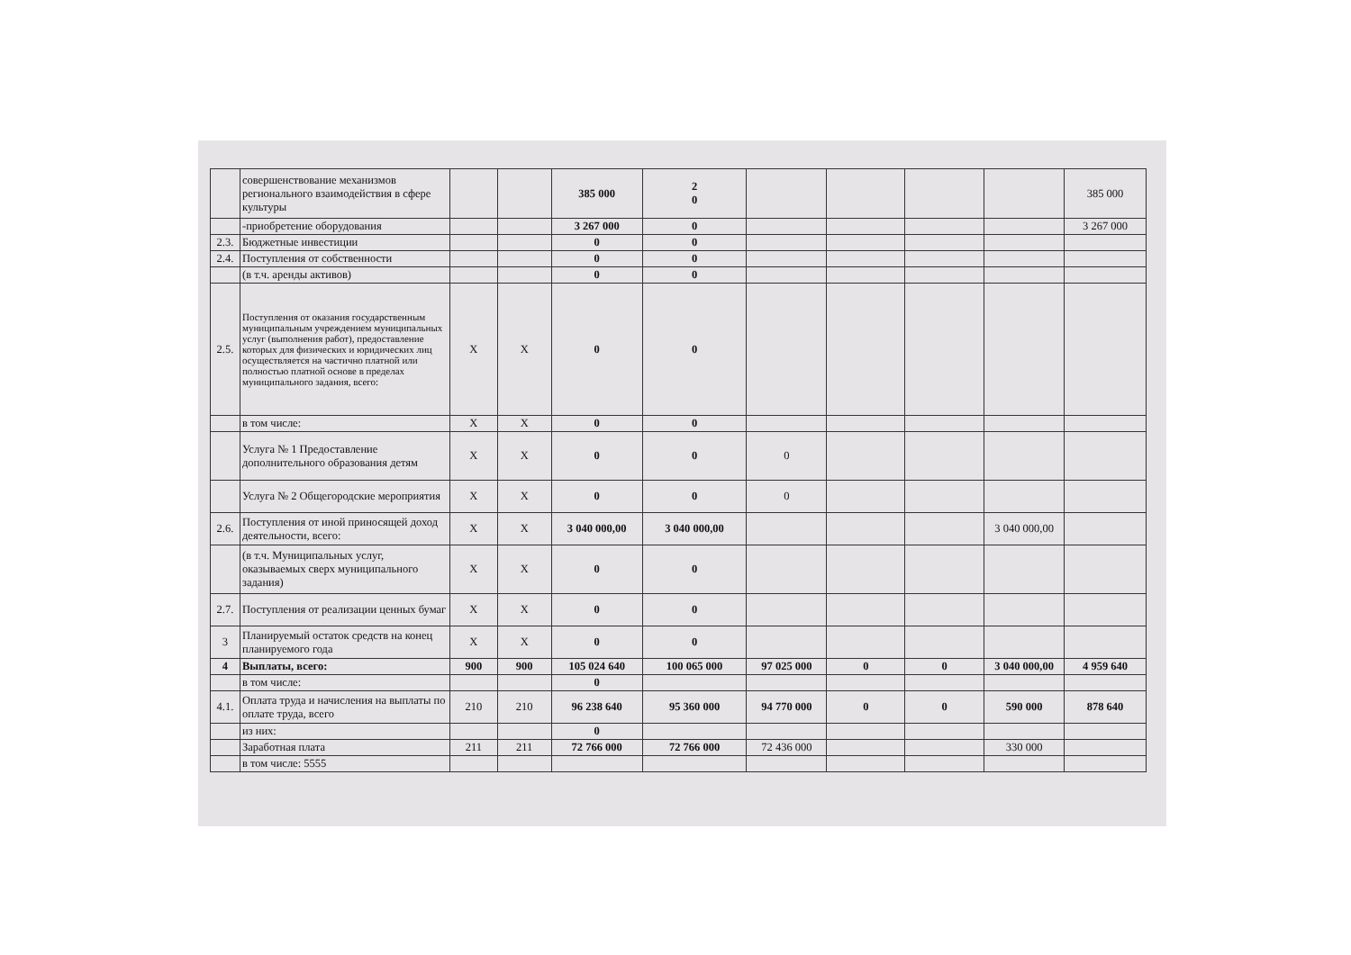| | совершенствование механизмов регионального взаимодействия в сфере культуры | | | 385 000 | 2 0 | | | | | 385 000 |
| | -приобретение оборудования | | | 3 267 000 | 0 | | | | | 3 267 000 |
| 2.3. | Бюджетные инвестиции | | | 0 | 0 | | | | | |
| 2.4. | Поступления от собственности | | | 0 | 0 | | | | | |
| | (в т.ч. аренды активов) | | | 0 | 0 | | | | | |
| 2.5. | Поступления от оказания государственным муниципальным учреждением муниципальных услуг (выполнения работ), предоставление которых для физических и юридических лиц осуществляется на частично платной или полностью платной основе в пределах муниципального задания, всего: | X | X | 0 | 0 | | | | | |
| | в том числе: | X | X | 0 | 0 | | | | | |
| | Услуга № 1 Предоставление дополнительного образования детям | X | X | 0 | 0 | 0 | | | | |
| | Услуга № 2 Общегородские мероприятия | X | X | 0 | 0 | 0 | | | | |
| 2.6. | Поступления от иной приносящей доход деятельности, всего: | X | X | 3 040 000,00 | 3 040 000,00 | | | | 3 040 000,00 | |
| | (в т.ч. Муниципальных услуг, оказываемых сверх муниципального задания) | X | X | 0 | 0 | | | | | |
| 2.7. | Поступления от реализации ценных бумаг | X | X | 0 | 0 | | | | | |
| 3 | Планируемый остаток средств на конец планируемого года | X | X | 0 | 0 | | | | | |
| 4 | Выплаты, всего: | 900 | 900 | 105 024 640 | 100 065 000 | 97 025 000 | 0 | 0 | 3 040 000,00 | 4 959 640 |
| | в том числе: | | | 0 | | | | | | |
| 4.1. | Оплата труда и начисления на выплаты по оплате труда, всего | 210 | 210 | 96 238 640 | 95 360 000 | 94 770 000 | 0 | 0 | 590 000 | 878 640 |
| | из них: | | | 0 | | | | | | |
| | Заработная плата | 211 | 211 | 72 766 000 | 72 766 000 | 72 436 000 | | | 330 000 | |
| | в том числе: 5555 | | | | | | | | | |